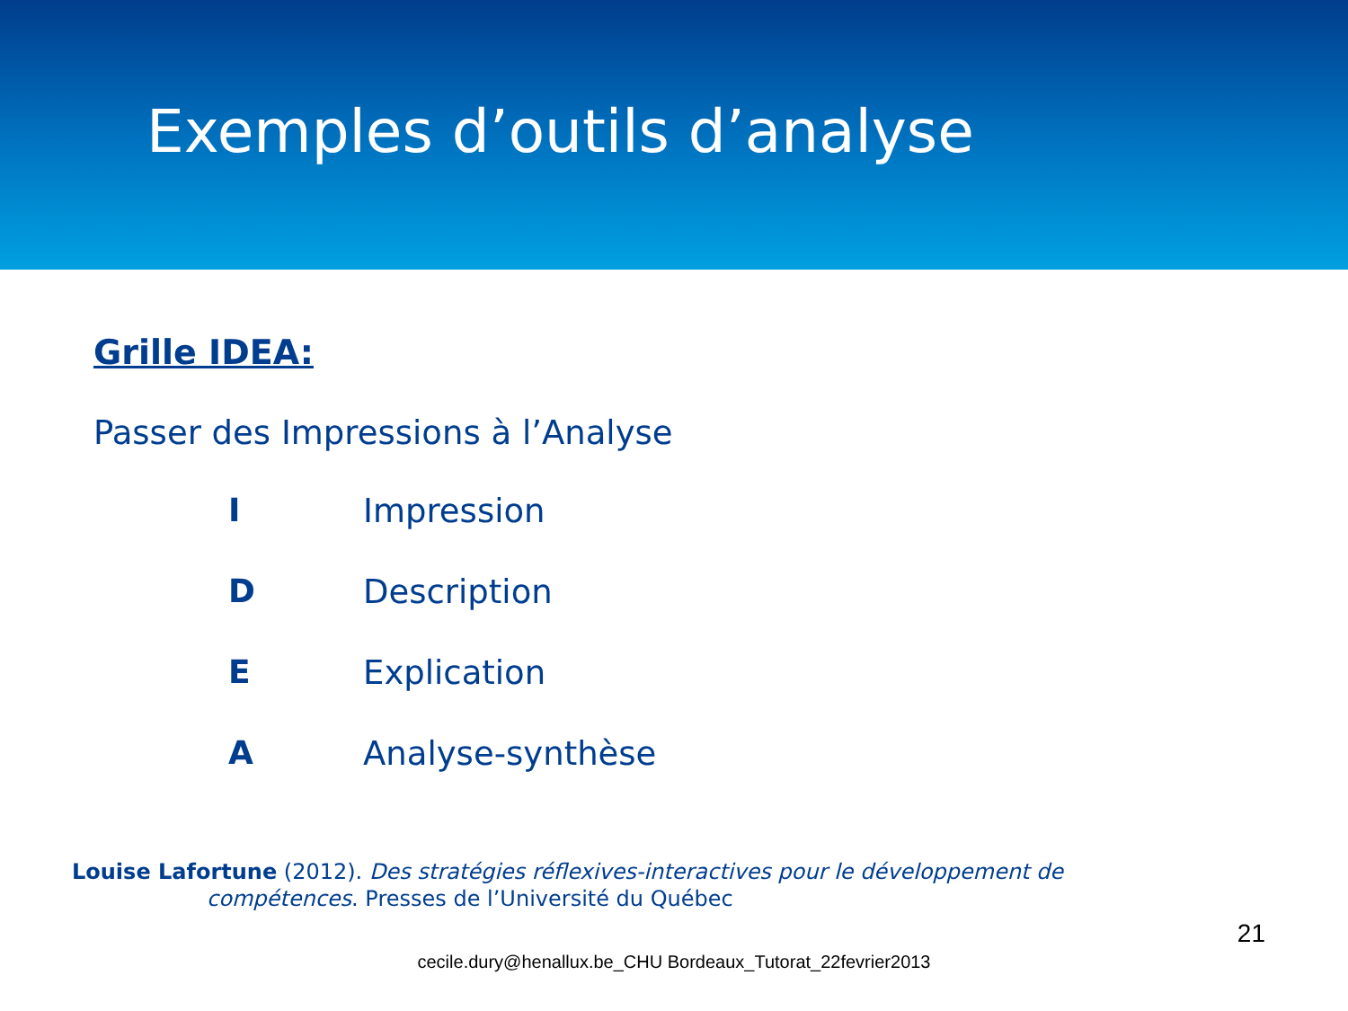Exemples d’outils d’analyse
Grille IDEA:
Passer des Impressions à l’Analyse
I Impression
D Description
E Explication
A Analyse-synthèse
Louise Lafortune (2012). Des stratégies réflexives-interactives pour le développement de
compétences. Presses de l’Université du Québec
21
cecile.dury@henallux.be_CHU Bordeaux_Tutorat_22fevrier2013